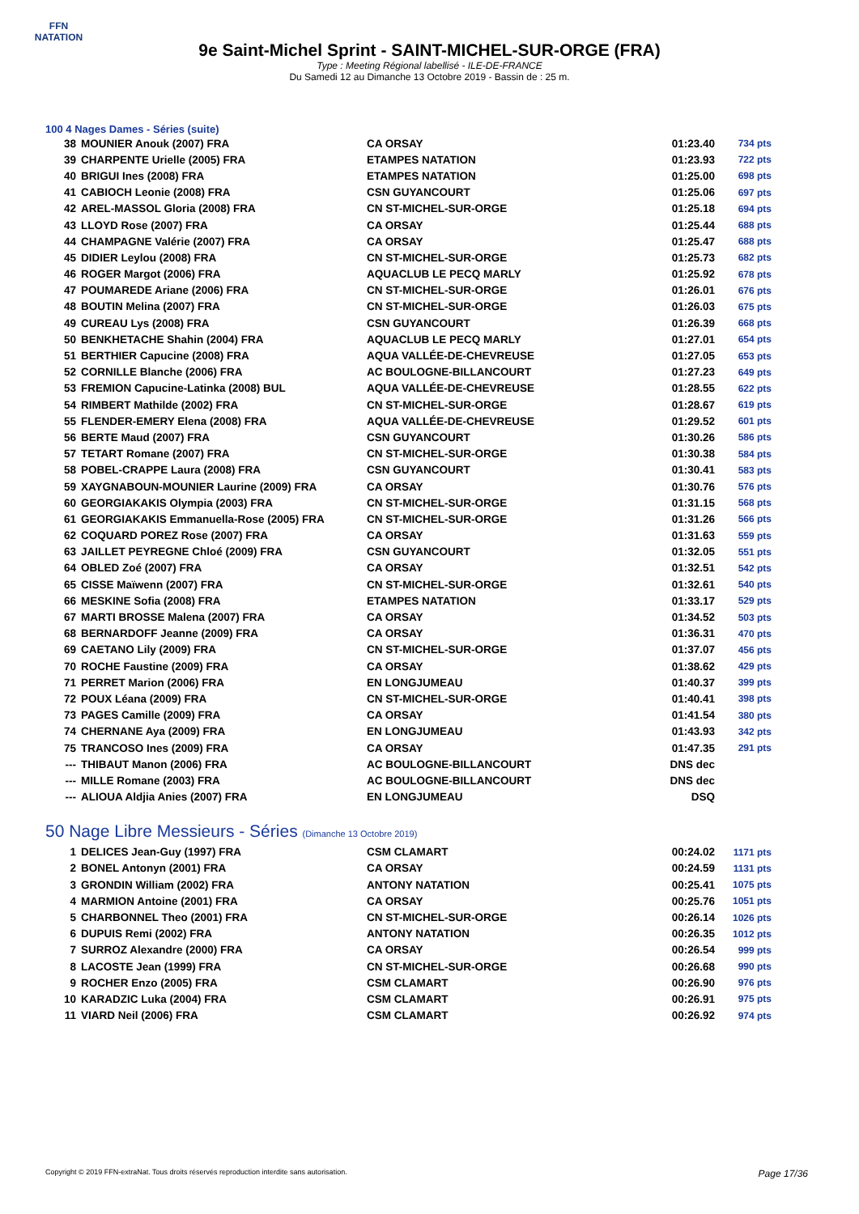FFN
NATATION
9e Saint-Michel Sprint - SAINT-MICHEL-SUR-ORGE (FRA)
Type : Meeting Régional labellisé - ILE-DE-FRANCE
Du Samedi 12 au Dimanche 13 Octobre 2019 - Bassin de : 25 m.
100 4 Nages Dames - Séries (suite)
| 38 | MOUNIER Anouk (2007) FRA | CA ORSAY | 01:23.40 | 734 pts |
| 39 | CHARPENTE Urielle (2005) FRA | ETAMPES NATATION | 01:23.93 | 722 pts |
| 40 | BRIGUI Ines (2008) FRA | ETAMPES NATATION | 01:25.00 | 698 pts |
| 41 | CABIOCH Leonie (2008) FRA | CSN GUYANCOURT | 01:25.06 | 697 pts |
| 42 | AREL-MASSOL Gloria (2008) FRA | CN ST-MICHEL-SUR-ORGE | 01:25.18 | 694 pts |
| 43 | LLOYD Rose (2007) FRA | CA ORSAY | 01:25.44 | 688 pts |
| 44 | CHAMPAGNE Valérie (2007) FRA | CA ORSAY | 01:25.47 | 688 pts |
| 45 | DIDIER Leylou (2008) FRA | CN ST-MICHEL-SUR-ORGE | 01:25.73 | 682 pts |
| 46 | ROGER Margot (2006) FRA | AQUACLUB LE PECQ MARLY | 01:25.92 | 678 pts |
| 47 | POUMAREDE Ariane (2006) FRA | CN ST-MICHEL-SUR-ORGE | 01:26.01 | 676 pts |
| 48 | BOUTIN Melina (2007) FRA | CN ST-MICHEL-SUR-ORGE | 01:26.03 | 675 pts |
| 49 | CUREAU Lys (2008) FRA | CSN GUYANCOURT | 01:26.39 | 668 pts |
| 50 | BENKHETACHE Shahin (2004) FRA | AQUACLUB LE PECQ MARLY | 01:27.01 | 654 pts |
| 51 | BERTHIER Capucine (2008) FRA | AQUA VALLÉE-DE-CHEVREUSE | 01:27.05 | 653 pts |
| 52 | CORNILLE Blanche (2006) FRA | AC BOULOGNE-BILLANCOURT | 01:27.23 | 649 pts |
| 53 | FREMION Capucine-Latinka (2008) BUL | AQUA VALLÉE-DE-CHEVREUSE | 01:28.55 | 622 pts |
| 54 | RIMBERT Mathilde (2002) FRA | CN ST-MICHEL-SUR-ORGE | 01:28.67 | 619 pts |
| 55 | FLENDER-EMERY Elena (2008) FRA | AQUA VALLÉE-DE-CHEVREUSE | 01:29.52 | 601 pts |
| 56 | BERTE Maud (2007) FRA | CSN GUYANCOURT | 01:30.26 | 586 pts |
| 57 | TETART Romane (2007) FRA | CN ST-MICHEL-SUR-ORGE | 01:30.38 | 584 pts |
| 58 | POBEL-CRAPPE Laura (2008) FRA | CSN GUYANCOURT | 01:30.41 | 583 pts |
| 59 | XAYGNABOUN-MOUNIER Laurine (2009) FRA | CA ORSAY | 01:30.76 | 576 pts |
| 60 | GEORGIAKAKIS Olympia (2003) FRA | CN ST-MICHEL-SUR-ORGE | 01:31.15 | 568 pts |
| 61 | GEORGIAKAKIS Emmanuella-Rose (2005) FRA | CN ST-MICHEL-SUR-ORGE | 01:31.26 | 566 pts |
| 62 | COQUARD POREZ Rose (2007) FRA | CA ORSAY | 01:31.63 | 559 pts |
| 63 | JAILLET PEYREGNE Chloé (2009) FRA | CSN GUYANCOURT | 01:32.05 | 551 pts |
| 64 | OBLED Zoé (2007) FRA | CA ORSAY | 01:32.51 | 542 pts |
| 65 | CISSE Maïwenn (2007) FRA | CN ST-MICHEL-SUR-ORGE | 01:32.61 | 540 pts |
| 66 | MESKINE Sofia (2008) FRA | ETAMPES NATATION | 01:33.17 | 529 pts |
| 67 | MARTI BROSSE Malena (2007) FRA | CA ORSAY | 01:34.52 | 503 pts |
| 68 | BERNARDOFF Jeanne (2009) FRA | CA ORSAY | 01:36.31 | 470 pts |
| 69 | CAETANO Lily (2009) FRA | CN ST-MICHEL-SUR-ORGE | 01:37.07 | 456 pts |
| 70 | ROCHE Faustine (2009) FRA | CA ORSAY | 01:38.62 | 429 pts |
| 71 | PERRET Marion (2006) FRA | EN LONGJUMEAU | 01:40.37 | 399 pts |
| 72 | POUX Léana (2009) FRA | CN ST-MICHEL-SUR-ORGE | 01:40.41 | 398 pts |
| 73 | PAGES Camille (2009) FRA | CA ORSAY | 01:41.54 | 380 pts |
| 74 | CHERNANE Aya (2009) FRA | EN LONGJUMEAU | 01:43.93 | 342 pts |
| 75 | TRANCOSO Ines (2009) FRA | CA ORSAY | 01:47.35 | 291 pts |
| --- | THIBAUT Manon (2006) FRA | AC BOULOGNE-BILLANCOURT | DNS dec | |
| --- | MILLE Romane (2003) FRA | AC BOULOGNE-BILLANCOURT | DNS dec | |
| --- | ALIOUA Aldjia Anies (2007) FRA | EN LONGJUMEAU | DSQ | |
50 Nage Libre Messieurs - Séries (Dimanche 13 Octobre 2019)
| 1 | DELICES Jean-Guy (1997) FRA | CSM CLAMART | 00:24.02 | 1171 pts |
| 2 | BONEL Antonyn (2001) FRA | CA ORSAY | 00:24.59 | 1131 pts |
| 3 | GRONDIN William (2002) FRA | ANTONY NATATION | 00:25.41 | 1075 pts |
| 4 | MARMION Antoine (2001) FRA | CA ORSAY | 00:25.76 | 1051 pts |
| 5 | CHARBONNEL Theo (2001) FRA | CN ST-MICHEL-SUR-ORGE | 00:26.14 | 1026 pts |
| 6 | DUPUIS Remi (2002) FRA | ANTONY NATATION | 00:26.35 | 1012 pts |
| 7 | SURROZ Alexandre (2000) FRA | CA ORSAY | 00:26.54 | 999 pts |
| 8 | LACOSTE Jean (1999) FRA | CN ST-MICHEL-SUR-ORGE | 00:26.68 | 990 pts |
| 9 | ROCHER Enzo (2005) FRA | CSM CLAMART | 00:26.90 | 976 pts |
| 10 | KARADZIC Luka (2004) FRA | CSM CLAMART | 00:26.91 | 975 pts |
| 11 | VIARD Neil (2006) FRA | CSM CLAMART | 00:26.92 | 974 pts |
Copyright © 2019 FFN-extraNat. Tous droits réservés reproduction interdite sans autorisation. Page 17/36